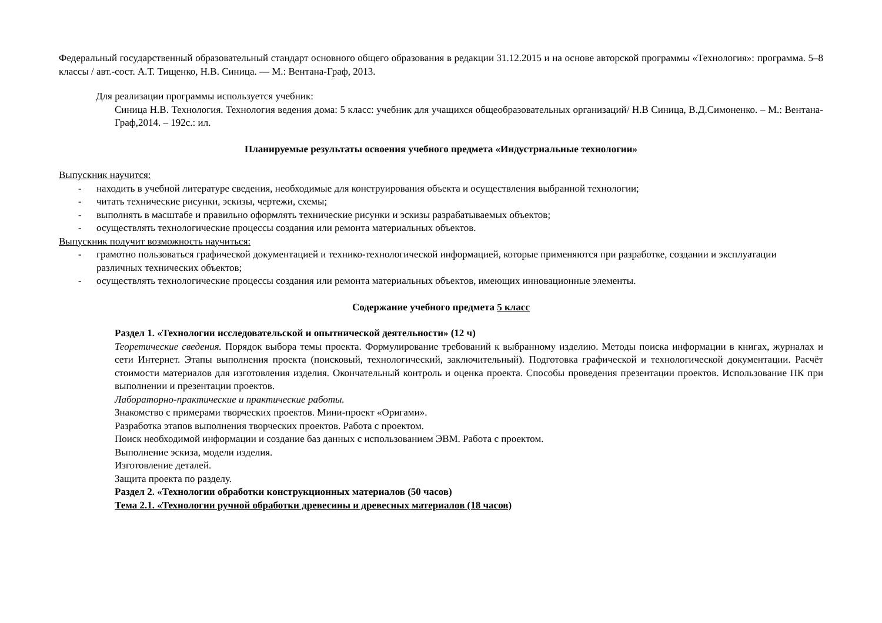Федеральный государственный образовательный стандарт основного общего образования в редакции 31.12.2015 и на основе авторской программы «Технология»: программа. 5–8 классы / авт.-сост. А.Т. Тищенко, Н.В. Синица. — М.: Вентана-Граф, 2013.
Для реализации программы используется учебник:
Синица Н.В. Технология. Технология ведения дома: 5 класс: учебник для учащихся общеобразовательных организаций/ Н.В Синица, В.Д.Симоненко. – М.: Вентана-Граф,2014. – 192с.: ил.
Планируемые результаты освоения учебного предмета «Индустриальные технологии»
Выпускник научится:
- находить в учебной литературе сведения, необходимые для конструирования объекта и осуществления выбранной технологии;
- читать технические рисунки, эскизы, чертежи, схемы;
- выполнять в масштабе и правильно оформлять технические рисунки и эскизы разрабатываемых объектов;
- осуществлять технологические процессы создания или ремонта материальных объектов.
Выпускник получит возможность научиться:
- грамотно пользоваться графической документацией и технико-технологической информацией, которые применяются при разработке, создании и эксплуатации различных технических объектов;
- осуществлять технологические процессы создания или ремонта материальных объектов, имеющих инновационные элементы.
Содержание учебного предмета 5 класс
Раздел 1. «Технологии исследовательской и опытнической деятельности» (12 ч)
Теоретические сведения. Порядок выбора темы проекта. Формулирование требований к выбранному изделию. Методы поиска информации в книгах, журналах и сети Интернет. Этапы выполнения проекта (поисковый, технологический, заключительный). Подготовка графической и технологической документации. Расчёт стоимости материалов для изготовления изделия. Окончательный контроль и оценка проекта. Способы проведения презентации проектов. Использование ПК при выполнении и презентации проектов.
Лабораторно-практические и практические работы.
Знакомство с примерами творческих проектов. Мини-проект «Оригами».
Разработка этапов выполнения творческих проектов. Работа с проектом.
Поиск необходимой информации и создание баз данных с использованием ЭВМ. Работа с проектом.
Выполнение эскиза, модели изделия.
Изготовление деталей.
Защита проекта по разделу.
Раздел 2. «Технологии обработки конструкционных материалов (50 часов)
Тема 2.1. «Технологии ручной обработки древесины и древесных материалов (18 часов)